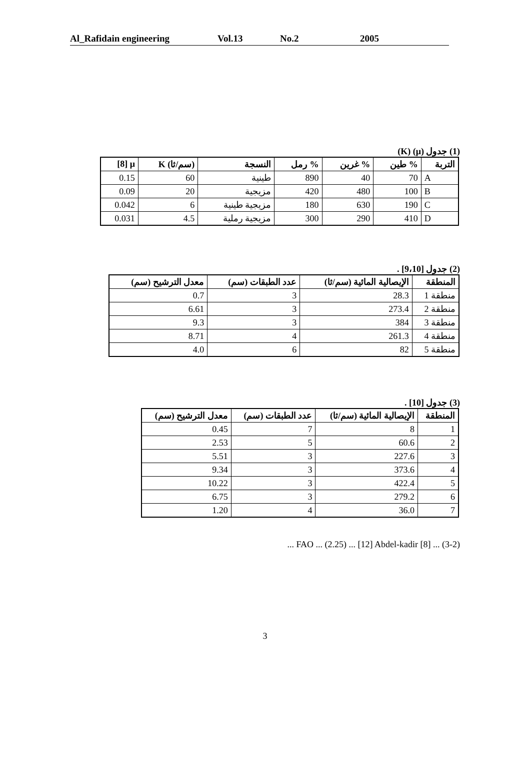Al_Rafidain engineering Vol.13 No.2 2005
(1) ‫جدول (μ) (K)
| [8] μ | K (سم/ثا) | النسجة | رمل % | غرين % | طين % | التربة |
| --- | --- | --- | --- | --- | --- | --- |
| 0.15 | 60 | طينية | 890 | 40 | 70 | A |
| 0.09 | 20 | مزيجية | 420 | 480 | 100 | B |
| 0.042 | 6 | مزيجية طينية | 180 | 630 | 190 | C |
| 0.031 | 4.5 | مزيجية رملية | 300 | 290 | 410 | D |
(2) جدول [9،10] .
| معدل الترشيح (سم) | عدد الطبقات (سم) | الإيصالية المائية (سم/ثا) | المنطقة |
| --- | --- | --- | --- |
| 0.7 | 3 | 28.3 | منطقة 1 |
| 6.61 | 3 | 273.4 | منطقة 2 |
| 9.3 | 3 | 384 | منطقة 3 |
| 8.71 | 4 | 261.3 | منطقة 4 |
| 4.0 | 6 | 82 | منطقة 5 |
(3) جدول [10] .
| معدل الترشيح (سم) | عدد الطبقات (سم) | الإيصالية المائية (سم/ثا) | المنطقة |
| --- | --- | --- | --- |
| 0.45 | 7 | 8 | 1 |
| 2.53 | 5 | 60.6 | 2 |
| 5.51 | 3 | 227.6 | 3 |
| 9.34 | 3 | 373.6 | 4 |
| 10.22 | 3 | 422.4 | 5 |
| 6.75 | 3 | 279.2 | 6 |
| 1.20 | 4 | 36.0 | 7 |
(3-2) ... [8] FAO ... (2.25) ... [12] Abdel-kadir ...
3